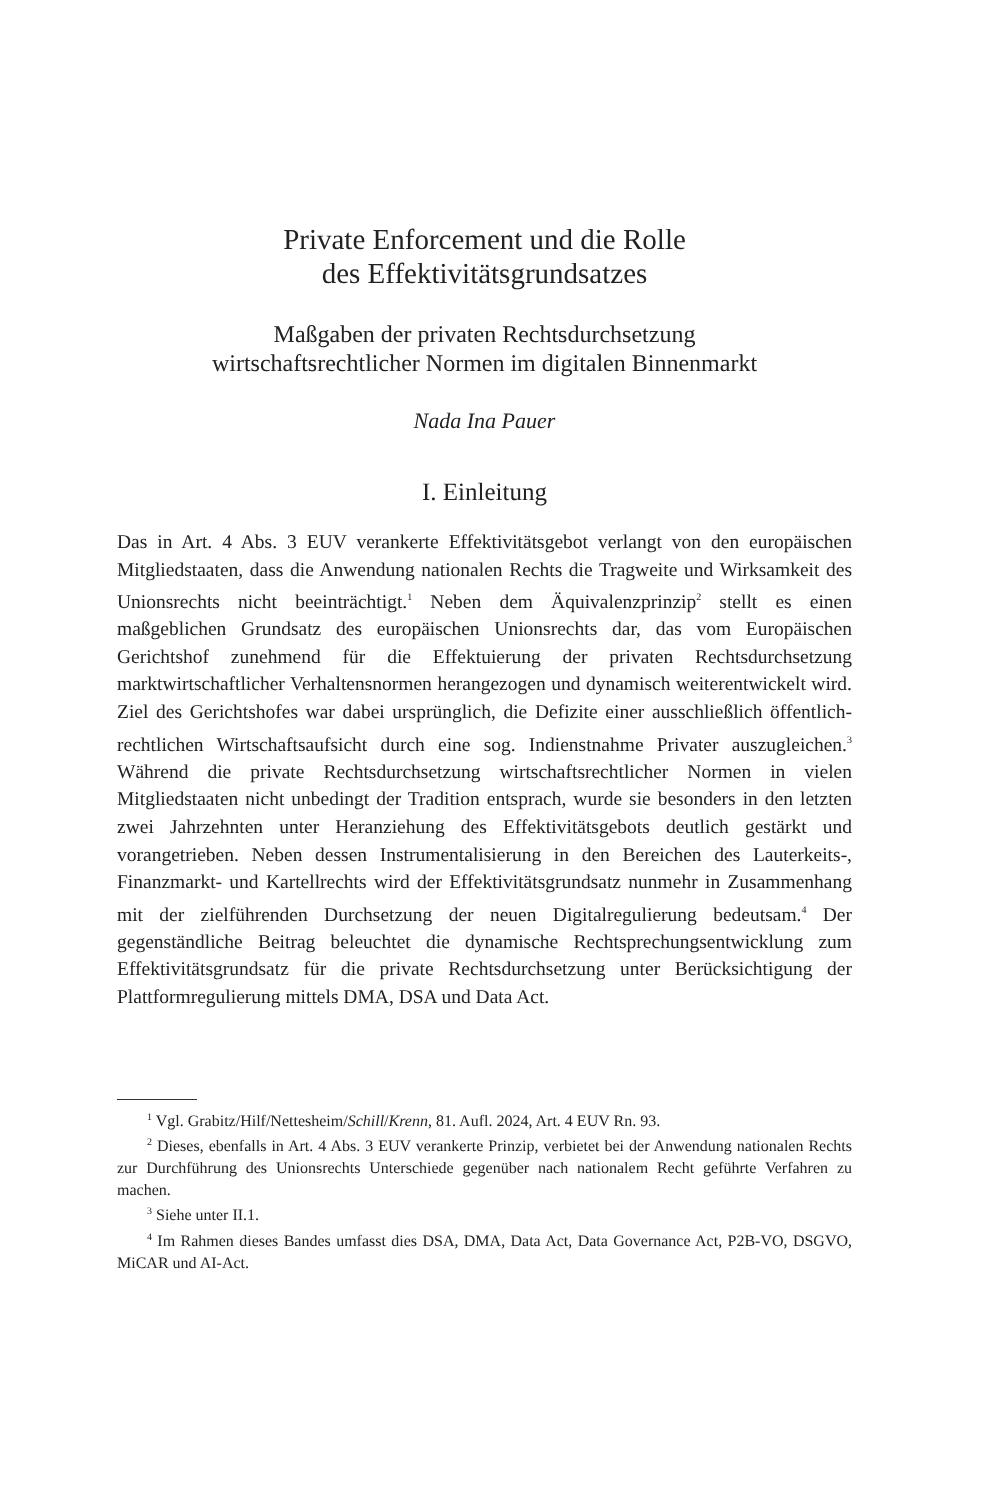Private Enforcement und die Rolle
des Effektivitätsgrundsatzes
Maßgaben der privaten Rechtsdurchsetzung
wirtschaftsrechtlicher Normen im digitalen Binnenmarkt
Nada Ina Pauer
I. Einleitung
Das in Art. 4 Abs. 3 EUV verankerte Effektivitätsgebot verlangt von den europäischen Mitgliedstaaten, dass die Anwendung nationalen Rechts die Tragweite und Wirksamkeit des Unionsrechts nicht beeinträchtigt.<sup>1</sup> Neben dem Äquivalenzprinzip<sup>2</sup> stellt es einen maßgeblichen Grundsatz des europäischen Unionsrechts dar, das vom Europäischen Gerichtshof zunehmend für die Effektuierung der privaten Rechtsdurchsetzung marktwirtschaftlicher Verhaltensnormen herangezogen und dynamisch weiterentwickelt wird. Ziel des Gerichtshofes war dabei ursprünglich, die Defizite einer ausschließlich öffentlich-rechtlichen Wirtschaftsaufsicht durch eine sog. Indienstnahme Privater auszugleichen.<sup>3</sup> Während die private Rechtsdurchsetzung wirtschaftsrechtlicher Normen in vielen Mitgliedstaaten nicht unbedingt der Tradition entsprach, wurde sie besonders in den letzten zwei Jahrzehnten unter Heranziehung des Effektivitätsgebots deutlich gestärkt und vorangetrieben. Neben dessen Instrumentalisierung in den Bereichen des Lauterkeits-, Finanzmarkt- und Kartellrechts wird der Effektivitätsgrundsatz nunmehr in Zusammenhang mit der zielführenden Durchsetzung der neuen Digitalregulierung bedeutsam.<sup>4</sup> Der gegenständliche Beitrag beleuchtet die dynamische Rechtsprechungsentwicklung zum Effektivitätsgrundsatz für die private Rechtsdurchsetzung unter Berücksichtigung der Plattformregulierung mittels DMA, DSA und Data Act.
<sup>1</sup> Vgl. Grabitz/Hilf/Nettesheim/Schill/Krenn, 81. Aufl. 2024, Art. 4 EUV Rn. 93.
<sup>2</sup> Dieses, ebenfalls in Art. 4 Abs. 3 EUV verankerte Prinzip, verbietet bei der Anwendung nationalen Rechts zur Durchführung des Unionsrechts Unterschiede gegenüber nach nationalem Recht geführte Verfahren zu machen.
<sup>3</sup> Siehe unter II.1.
<sup>4</sup> Im Rahmen dieses Bandes umfasst dies DSA, DMA, Data Act, Data Governance Act, P2B-VO, DSGVO, MiCAR und AI-Act.